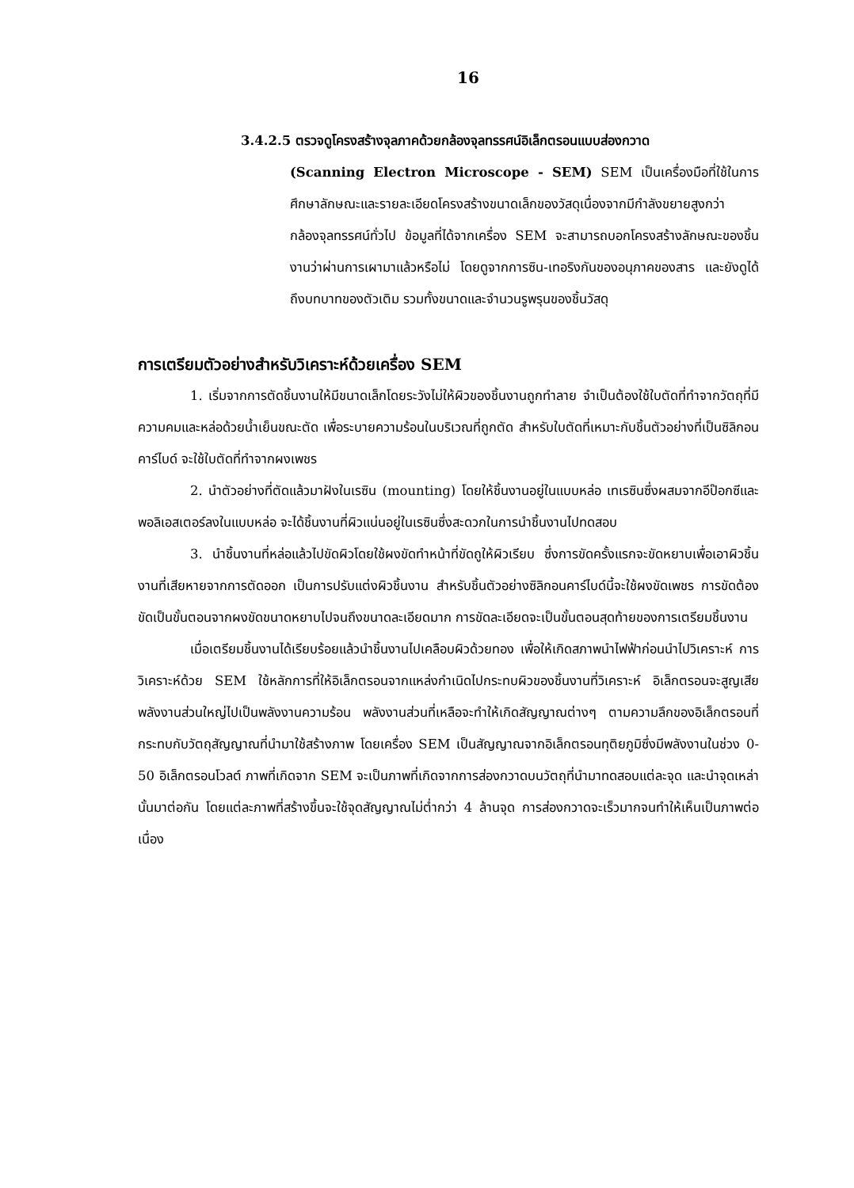16
3.4.2.5 ตรวจดูโครงสร้างจุลภาคด้วยกล้องจุลทรรศน์อิเล็กตรอนแบบส่องกวาด
(Scanning Electron Microscope - SEM) SEM เป็นเครื่องมือที่ใช้ในการศึกษาลักษณะและรายละเอียดโครงสร้างขนาดเล็กของวัสดุเนื่องจากมีกำลังขยายสูงกว่ากล้องจุลทรรศน์ทั่วไป ข้อมูลที่ได้จากเครื่อง SEM จะสามารถบอกโครงสร้างลักษณะของชิ้นงานว่าผ่านการเผามาแล้วหรือไม่ โดยดูจากการซิน-เทอริงกันของอนุภาคของสาร และยังดูได้ถึงบทบาทของตัวเติม รวมทั้งขนาดและจำนวนรูพรุนของชิ้นวัสดุ
การเตรียมตัวอย่างสำหรับวิเคราะห์ด้วยเครื่อง SEM
1. เริ่มจากการตัดชิ้นงานให้มีขนาดเล็กโดยระวังไม่ให้ผิวของชิ้นงานถูกทำลาย จำเป็นต้องใช้ใบตัดที่ทำจากวัตถุที่มีความคมและหล่อด้วยน้ำเย็นขณะตัด เพื่อระบายความร้อนในบริเวณที่ถูกตัด สำหรับใบตัดที่เหมาะกับชิ้นตัวอย่างที่เป็นซิลิกอนคาร์ไบด์ จะใช้ใบตัดที่ทำจากผงเพชร
2. นำตัวอย่างที่ตัดแล้วมาฝังในเรซิน (mounting) โดยให้ชิ้นงานอยู่ในแบบหล่อ เทเรซินซึ่งผสมจากอีป๊อกซีและพอลิเอสเตอร์ลงในแบบหล่อ จะได้ชิ้นงานที่ผิวแน่นอยู่ในเรซินซึ่งสะดวกในการนำชิ้นงานไปทดสอบ
3. นำชิ้นงานที่หล่อแล้วไปขัดผิวโดยใช้ผงขัดทำหน้าที่ขัดถูให้ผิวเรียบ ซึ่งการขัดครั้งแรกจะขัดหยาบเพื่อเอาผิวชิ้นงานที่เสียหายจากการตัดออก เป็นการปรับแต่งผิวชิ้นงาน สำหรับชิ้นตัวอย่างซิลิกอนคาร์ไบด์นี้จะใช้ผงขัดเพชร การขัดต้องขัดเป็นขั้นตอนจากผงขัดขนาดหยาบไปจนถึงขนาดละเอียดมาก การขัดละเอียดจะเป็นขั้นตอนสุดท้ายของการเตรียมชิ้นงาน
เมื่อเตรียมชิ้นงานได้เรียบร้อยแล้วนำชิ้นงานไปเคลือบผิวด้วยทอง เพื่อให้เกิดสภาพนำไฟฟ้าก่อนนำไปวิเคราะห์ การวิเคราะห์ด้วย SEM ใช้หลักการที่ให้อิเล็กตรอนจากแหล่งกำเนิดไปกระทบผิวของชิ้นงานที่วิเคราะห์ อิเล็กตรอนจะสูญเสียพลังงานส่วนใหญ่ไปเป็นพลังงานความร้อน พลังงานส่วนที่เหลือจะทำให้เกิดสัญญาณต่างๆ ตามความลึกของอิเล็กตรอนที่กระทบกับวัตถุสัญญาณที่นำมาใช้สร้างภาพ โดยเครื่อง SEM เป็นสัญญาณจากอิเล็กตรอนทุติยภูมิซึ่งมีพลังงานในช่วง 0-50 อิเล็กตรอนโวลต์ ภาพที่เกิดจาก SEM จะเป็นภาพที่เกิดจากการส่องกวาดบนวัตถุที่นำมาทดสอบแต่ละจุด และนำจุดเหล่านั้นมาต่อกัน โดยแต่ละภาพที่สร้างขึ้นจะใช้จุดสัญญาณไม่ต่ำกว่า 4 ล้านจุด การส่องกวาดจะเร็วมากจนทำให้เห็นเป็นภาพต่อเนื่อง